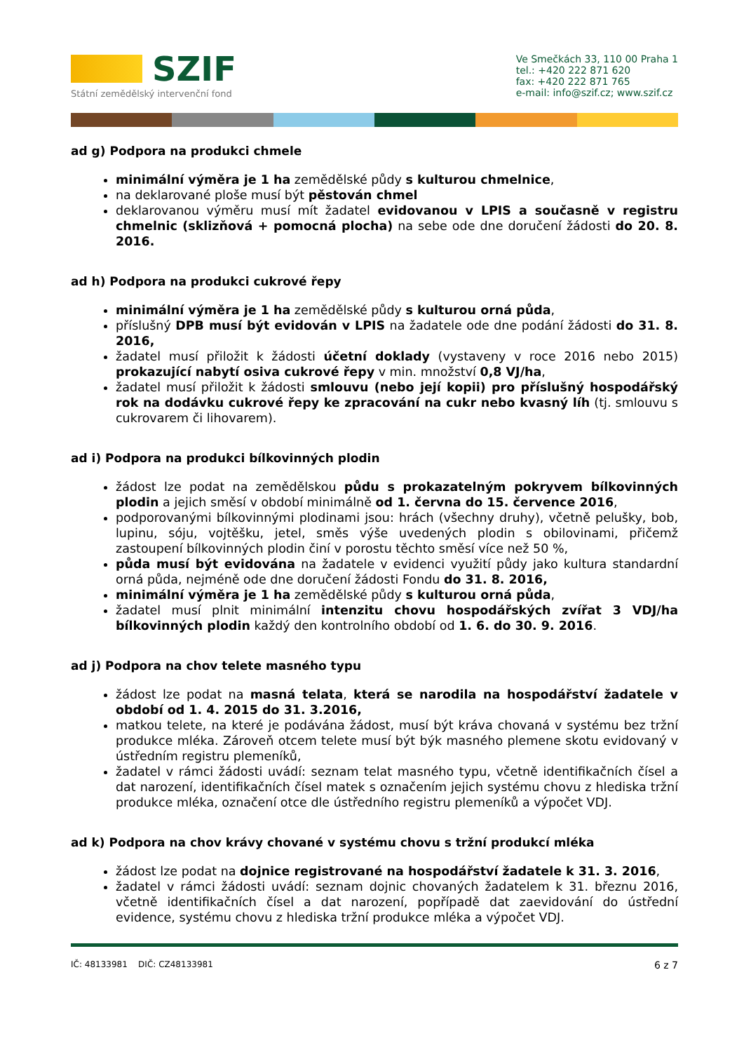SZIF
Státní zemědělský intervenční fond
Ve Smečkách 33, 110 00 Praha 1
tel.: +420 222 871 620
fax: +420 222 871 765
e-mail: info@szif.cz; www.szif.cz
ad g) Podpora na produkci chmele
minimální výměra je 1 ha zemědělské půdy s kulturou chmelnice,
na deklarované ploše musí být pěstován chmel
deklarovanou výměru musí mít žadatel evidovanou v LPIS a současně v registru chmelnic (sklizňová + pomocná plocha) na sebe ode dne doručení žádosti do 20. 8. 2016.
ad h) Podpora na produkci cukrové řepy
minimální výměra je 1 ha zemědělské půdy s kulturou orná půda,
příslušný DPB musí být evidován v LPIS na žadatele ode dne podání žádosti do 31. 8. 2016,
žadatel musí přiložit k žádosti účetní doklady (vystaveny v roce 2016 nebo 2015) prokazující nabytí osiva cukrové řepy v min. množství 0,8 VJ/ha,
žadatel musí přiložit k žádosti smlouvu (nebo její kopii) pro příslušný hospodářský rok na dodávku cukrové řepy ke zpracování na cukr nebo kvasný líh (tj. smlouvu s cukrovarem či lihovarem).
ad i) Podpora na produkci bílkovinných plodin
žádost lze podat na zemědělskou půdu s prokazatelným pokryvem bílkovinných plodin a jejich směsí v období minimálně od 1. června do 15. července 2016,
podporovanými bílkovinnými plodinami jsou: hrách (všechny druhy), včetně pelušky, bob, lupinu, sóju, vojtěšku, jetel, směs výše uvedených plodin s obilovinami, přičemž zastoupení bílkovinných plodin činí v porostu těchto směsí více než 50 %,
půda musí být evidována na žadatele v evidenci využití půdy jako kultura standardní orná půda, nejméně ode dne doručení žádosti Fondu do 31. 8. 2016,
minimální výměra je 1 ha zemědělské půdy s kulturou orná půda,
žadatel musí plnit minimální intenzitu chovu hospodářských zvířat 3 VDJ/ha bílkovinných plodin každý den kontrolního období od 1. 6. do 30. 9. 2016.
ad j) Podpora na chov telete masného typu
žádost lze podat na masná telata, která se narodila na hospodářství žadatele v období od 1. 4. 2015 do 31. 3.2016,
matkou telete, na které je podávána žádost, musí být kráva chovaná v systému bez tržní produkce mléka. Zároveň otcem telete musí být býk masného plemene skotu evidovaný v ústředním registru plemeníků,
žadatel v rámci žádosti uvádí: seznam telat masného typu, včetně identifikačních čísel a dat narození, identifikačních čísel matek s označením jejich systému chovu z hlediska tržní produkce mléka, označení otce dle ústředního registru plemeníků a výpočet VDJ.
ad k) Podpora na chov krávy chované v systému chovu s tržní produkcí mléka
žádost lze podat na dojnice registrované na hospodářství žadatele k 31. 3. 2016,
žadatel v rámci žádosti uvádí: seznam dojnic chovaných žadatelem k 31. březnu 2016, včetně identifikačních čísel a dat narození, popřípadě dat zaevidování do ústřední evidence, systému chovu z hlediska tržní produkce mléka a výpočet VDJ.
IČ: 48133981 DIČ: CZ48133981 6 z 7